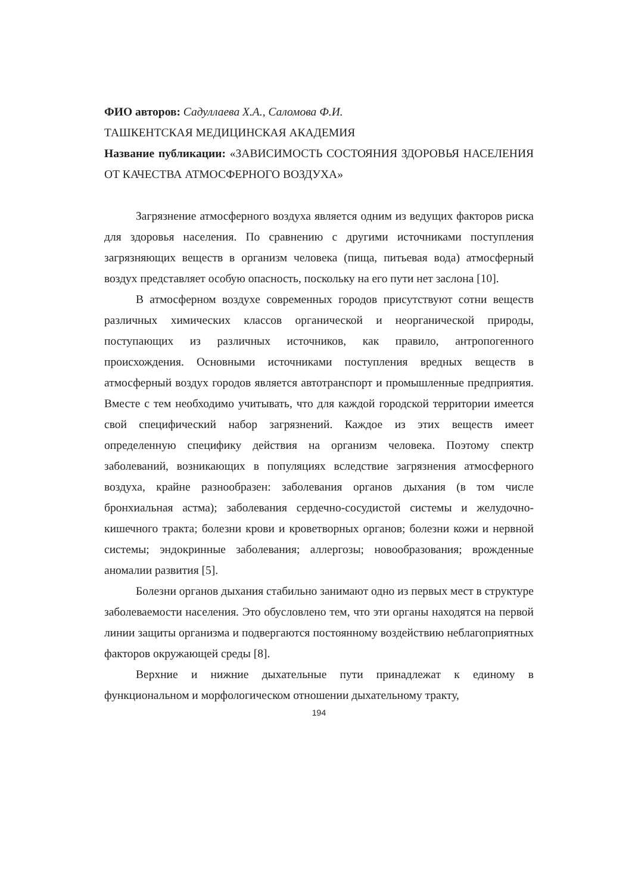ФИО авторов: Садуллаева Х.А., Саломова Ф.И.
ТАШКЕНТСКАЯ МЕДИЦИНСКАЯ АКАДЕМИЯ
Название публикации: «ЗАВИСИМОСТЬ СОСТОЯНИЯ ЗДОРОВЬЯ НАСЕЛЕНИЯ ОТ КАЧЕСТВА АТМОСФЕРНОГО ВОЗДУХА»
Загрязнение атмосферного воздуха является одним из ведущих факторов риска для здоровья населения. По сравнению с другими источниками поступления загрязняющих веществ в организм человека (пища, питьевая вода) атмосферный воздух представляет особую опасность, поскольку на его пути нет заслона [10].
В атмосферном воздухе современных городов присутствуют сотни веществ различных химических классов органической и неорганической природы, поступающих из различных источников, как правило, антропогенного происхождения. Основными источниками поступления вредных веществ в атмосферный воздух городов является автотранспорт и промышленные предприятия. Вместе с тем необходимо учитывать, что для каждой городской территории имеется свой специфический набор загрязнений. Каждое из этих веществ имеет определенную специфику действия на организм человека. Поэтому спектр заболеваний, возникающих в популяциях вследствие загрязнения атмосферного воздуха, крайне разнообразен: заболевания органов дыхания (в том числе бронхиальная астма); заболевания сердечно-сосудистой системы и желудочно-кишечного тракта; болезни крови и кроветворных органов; болезни кожи и нервной системы; эндокринные заболевания; аллергозы; новообразования; врожденные аномалии развития [5].
Болезни органов дыхания стабильно занимают одно из первых мест в структуре заболеваемости населения. Это обусловлено тем, что эти органы находятся на первой линии защиты организма и подвергаются постоянному воздействию неблагоприятных факторов окружающей среды [8].
Верхние и нижние дыхательные пути принадлежат к единому в функциональном и морфологическом отношении дыхательному тракту,
194